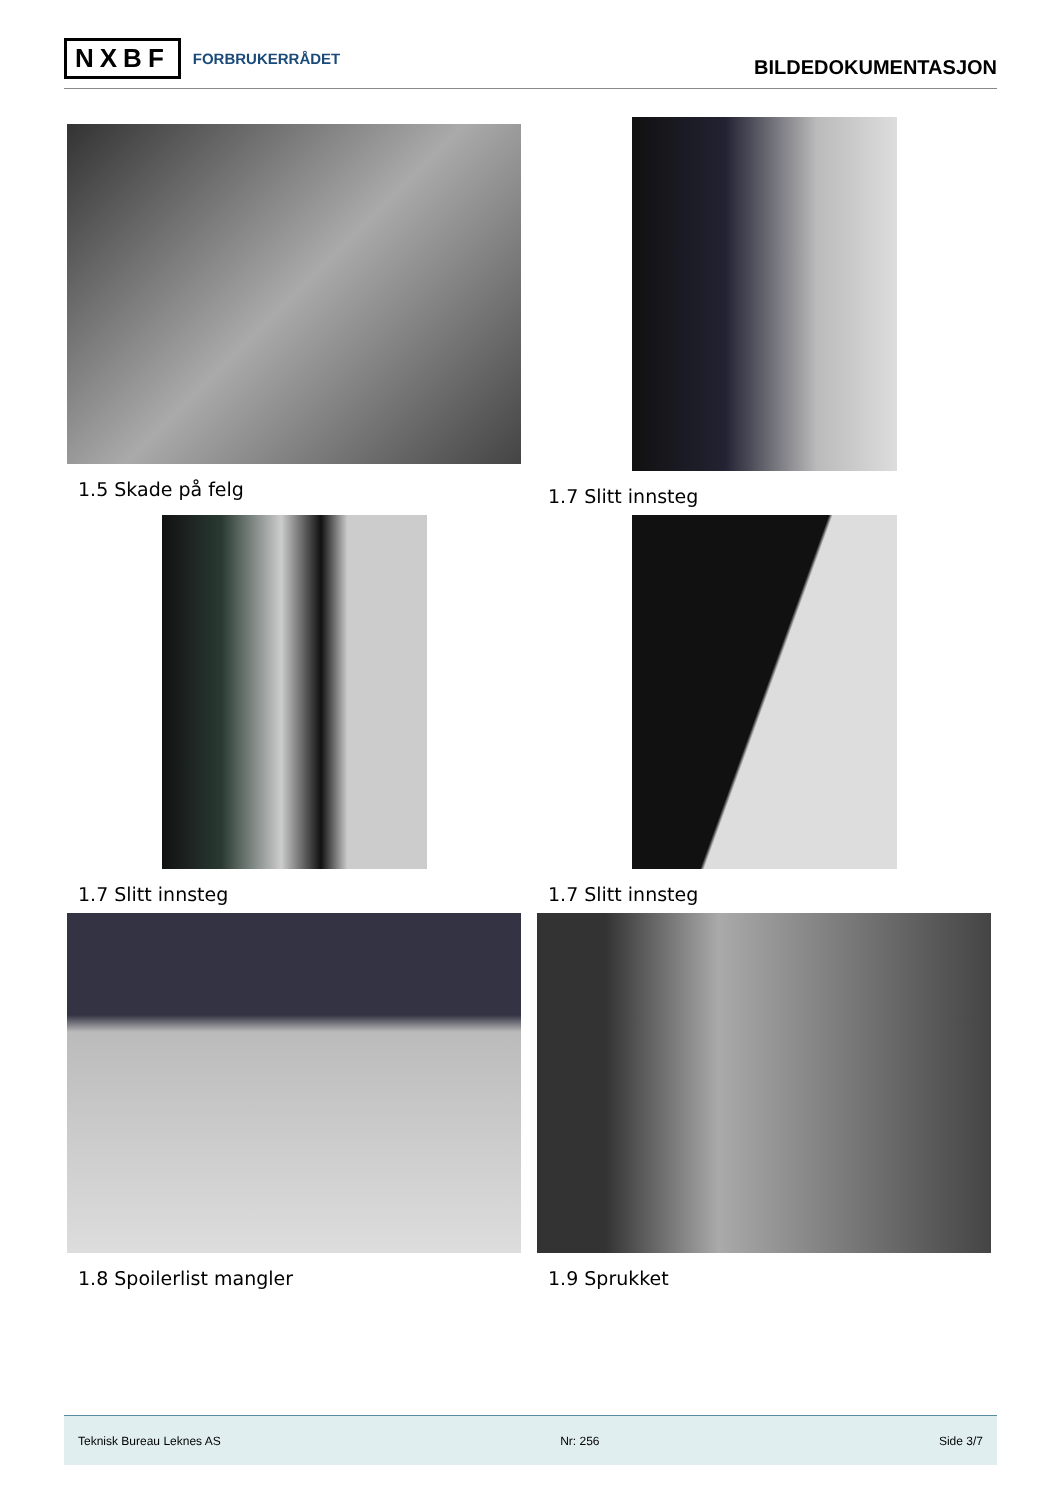NXBF FORBRUKERRÅDET
BILDEDOKUMENTASJON
1.5 Skade på felg 1.7 Slitt innsteg
1.7 Slitt innsteg 1.7 Slitt innsteg
1.8 Spoilerlist mangler 1.9 Sprukket
Teknisk Bureau Leknes AS Nr: 256 Side 3/7